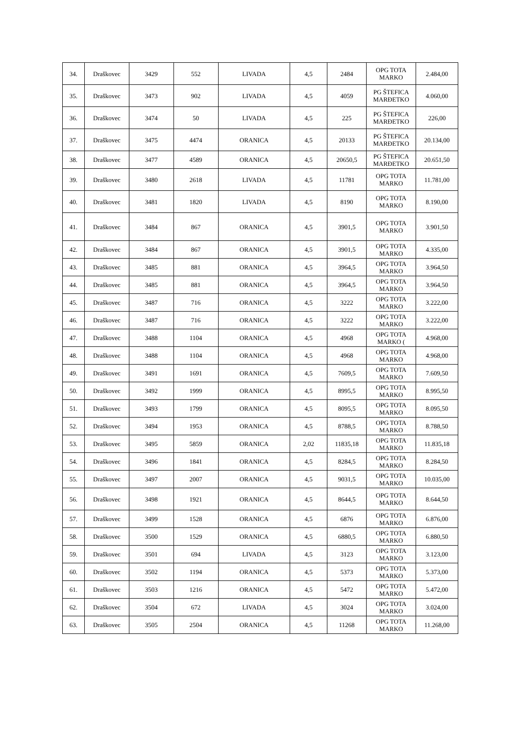| 34. | Draškovec | 3429 | 552 | LIVADA | 4,5 | 2484 | OPG TOTA MARKO | 2.484,00 |
| 35. | Draškovec | 3473 | 902 | LIVADA | 4,5 | 4059 | PG ŠTEFICA MARĐETKO | 4.060,00 |
| 36. | Draškovec | 3474 | 50 | LIVADA | 4,5 | 225 | PG ŠTEFICA MARĐETKO | 226,00 |
| 37. | Draškovec | 3475 | 4474 | ORANICA | 4,5 | 20133 | PG ŠTEFICA MARĐETKO | 20.134,00 |
| 38. | Draškovec | 3477 | 4589 | ORANICA | 4,5 | 20650,5 | PG ŠTEFICA MARĐETKO | 20.651,50 |
| 39. | Draškovec | 3480 | 2618 | LIVADA | 4,5 | 11781 | OPG TOTA MARKO | 11.781,00 |
| 40. | Draškovec | 3481 | 1820 | LIVADA | 4,5 | 8190 | OPG TOTA MARKO | 8.190,00 |
| 41. | Draškovec | 3484 | 867 | ORANICA | 4,5 | 3901,5 | OPG TOTA MARKO | 3.901,50 |
| 42. | Draškovec | 3484 | 867 | ORANICA | 4,5 | 3901,5 | OPG TOTA MARKO | 4.335,00 |
| 43. | Draškovec | 3485 | 881 | ORANICA | 4,5 | 3964,5 | OPG TOTA MARKO | 3.964,50 |
| 44. | Draškovec | 3485 | 881 | ORANICA | 4,5 | 3964,5 | OPG TOTA MARKO | 3.964,50 |
| 45. | Draškovec | 3487 | 716 | ORANICA | 4,5 | 3222 | OPG TOTA MARKO | 3.222,00 |
| 46. | Draškovec | 3487 | 716 | ORANICA | 4,5 | 3222 | OPG TOTA MARKO | 3.222,00 |
| 47. | Draškovec | 3488 | 1104 | ORANICA | 4,5 | 4968 | OPG TOTA MARKO ( | 4.968,00 |
| 48. | Draškovec | 3488 | 1104 | ORANICA | 4,5 | 4968 | OPG TOTA MARKO | 4.968,00 |
| 49. | Draškovec | 3491 | 1691 | ORANICA | 4,5 | 7609,5 | OPG TOTA MARKO | 7.609,50 |
| 50. | Draškovec | 3492 | 1999 | ORANICA | 4,5 | 8995,5 | OPG TOTA MARKO | 8.995,50 |
| 51. | Draškovec | 3493 | 1799 | ORANICA | 4,5 | 8095,5 | OPG TOTA MARKO | 8.095,50 |
| 52. | Draškovec | 3494 | 1953 | ORANICA | 4,5 | 8788,5 | OPG TOTA MARKO | 8.788,50 |
| 53. | Draškovec | 3495 | 5859 | ORANICA | 2,02 | 11835,18 | OPG TOTA MARKO | 11.835,18 |
| 54. | Draškovec | 3496 | 1841 | ORANICA | 4,5 | 8284,5 | OPG TOTA MARKO | 8.284,50 |
| 55. | Draškovec | 3497 | 2007 | ORANICA | 4,5 | 9031,5 | OPG TOTA MARKO | 10.035,00 |
| 56. | Draškovec | 3498 | 1921 | ORANICA | 4,5 | 8644,5 | OPG TOTA MARKO | 8.644,50 |
| 57. | Draškovec | 3499 | 1528 | ORANICA | 4,5 | 6876 | OPG TOTA MARKO | 6.876,00 |
| 58. | Draškovec | 3500 | 1529 | ORANICA | 4,5 | 6880,5 | OPG TOTA MARKO | 6.880,50 |
| 59. | Draškovec | 3501 | 694 | LIVADA | 4,5 | 3123 | OPG TOTA MARKO | 3.123,00 |
| 60. | Draškovec | 3502 | 1194 | ORANICA | 4,5 | 5373 | OPG TOTA MARKO | 5.373,00 |
| 61. | Draškovec | 3503 | 1216 | ORANICA | 4,5 | 5472 | OPG TOTA MARKO | 5.472,00 |
| 62. | Draškovec | 3504 | 672 | LIVADA | 4,5 | 3024 | OPG TOTA MARKO | 3.024,00 |
| 63. | Draškovec | 3505 | 2504 | ORANICA | 4,5 | 11268 | OPG TOTA MARKO | 11.268,00 |